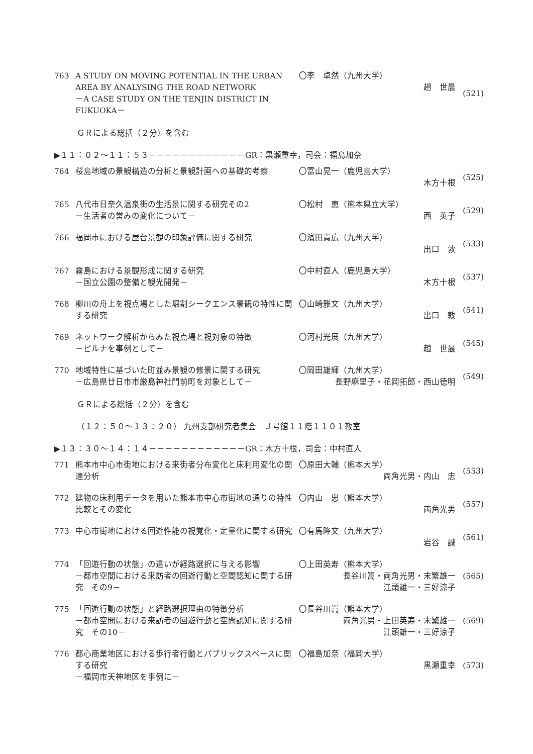763
A STUDY ON MOVING POTENTIAL IN THE URBAN AREA BY ANALYSING THE ROAD NETWORK
－A CASE STUDY ON THE TENJIN DISTRICT IN FUKUOKA－
〇李　卓然（九州大学）
趙　世晨
(521)
ＧＲによる総括（２分）を含む
▶１１：０２～１１：５３－－－－－－－－－－－－GR：黒瀬重幸，司会：福島加奈
764
桜島地域の景観構造の分析と景観計画への基礎的考察
〇富山晃一（鹿児島大学）
木方十根
(525)
765
八代市日奈久温泉街の生活景に関する研究その2
－生活者の営みの変化について－
〇松村　恵（熊本県立大学）
西　英子
(529)
766
福岡市における屋台景観の印象評価に関する研究
〇濱田貴広（九州大学）
出口　敦
(533)
767
霧島における景観形成に関する研究
－国立公園の整備と観光開発－
〇中村直人（鹿児島大学）
木方十根
(537)
768
柳川の舟上を視点場とした堀割シークエンス景観の特性に関する研究
〇山崎雅文（九州大学）
出口　敦
(541)
769
ネットワーク解析からみた視点場と視対象の特徴
－ピルナを事例として－
〇河村光展（九州大学）
趙　世晨
(545)
770
地域特性に基づいた町並み景観の修景に関する研究
－広島県廿日市市厳島神社門前町を対象として－
〇岡田雄輝（九州大学）
長野麻里子・花岡拓郎・西山徳明
(549)
ＧＲによる総括（２分）を含む
（１２：５０～１３：２０） 九州支部研究者集会　Ｊ号館１１階１１０１教室
▶１３：３０～１４：１４－－－－－－－－－－－－GR：木方十根，司会：中村直人
771
熊本市中心市街地における来街者分布変化と床利用変化の関連分析
〇原田大輔（熊本大学）
両角光男・内山　忠
(553)
772
建物の床利用データを用いた熊本市中心市街地の通りの特性比較とその変化
〇内山　忠（熊本大学）
両角光男
(557)
773
中心市街地における回遊性能の視覚化・定量化に関する研究
〇有馬隆文（九州大学）
岩谷　誠
(561)
774
「回遊行動の状態」の違いが経路選択に与える影響
－都市空間における来訪者の回遊行動と空間認知に関する研究　その9－
〇上田英寿（熊本大学）
長谷川嵩・両角光男・末繁雄一
江頭雄一・三好涼子
(565)
775
「回遊行動の状態」と経路選択理由の特徴分析
－都市空間における来訪者の回遊行動と空間認知に関する研究　その10－
〇長谷川嵩（熊本大学）
両角光男・上田英寿・末繁雄一
江頭雄一・三好涼子
(569)
776
都心商業地区における歩行者行動とパブリックスペースに関する研究
－福岡市天神地区を事例に－
〇福島加奈（福岡大学）
黒瀬重幸
(573)